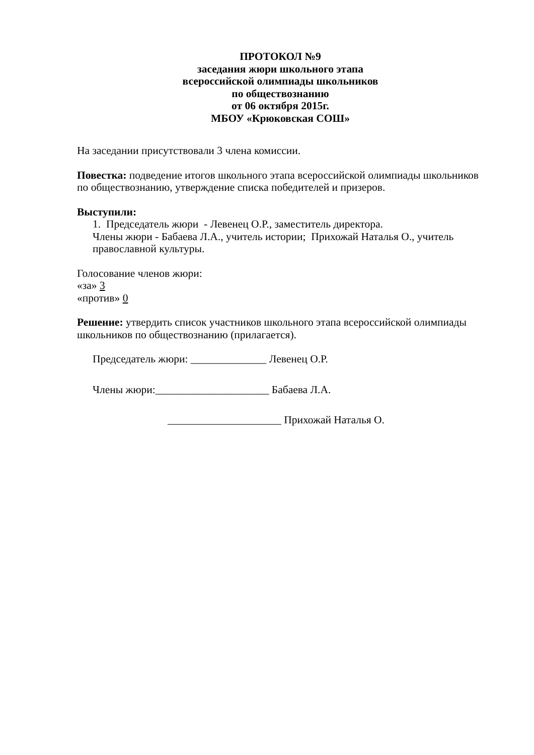ПРОТОКОЛ №9
заседания жюри школьного этапа
всероссийской олимпиады школьников
по обществознанию
от 06 октября 2015г.
МБОУ «Крюковская СОШ»
На заседании присутствовали 3 члена комиссии.
Повестка: подведение итогов школьного этапа всероссийской олимпиады школьников по обществознанию, утверждение списка победителей и призеров.
Выступили:
1. Председатель жюри - Левенец О.Р., заместитель директора.
Члены жюри - Бабаева Л.А., учитель истории; Прихожай Наталья О., учитель православной культуры.
Голосование членов жюри:
«за» 3
«против» 0
Решение: утвердить список участников школьного этапа всероссийской олимпиады школьников по обществознанию (прилагается).
Председатель жюри: ______________ Левенец О.Р.
Члены жюри:_____________________ Бабаева Л.А.
_____________________ Прихожай Наталья О.